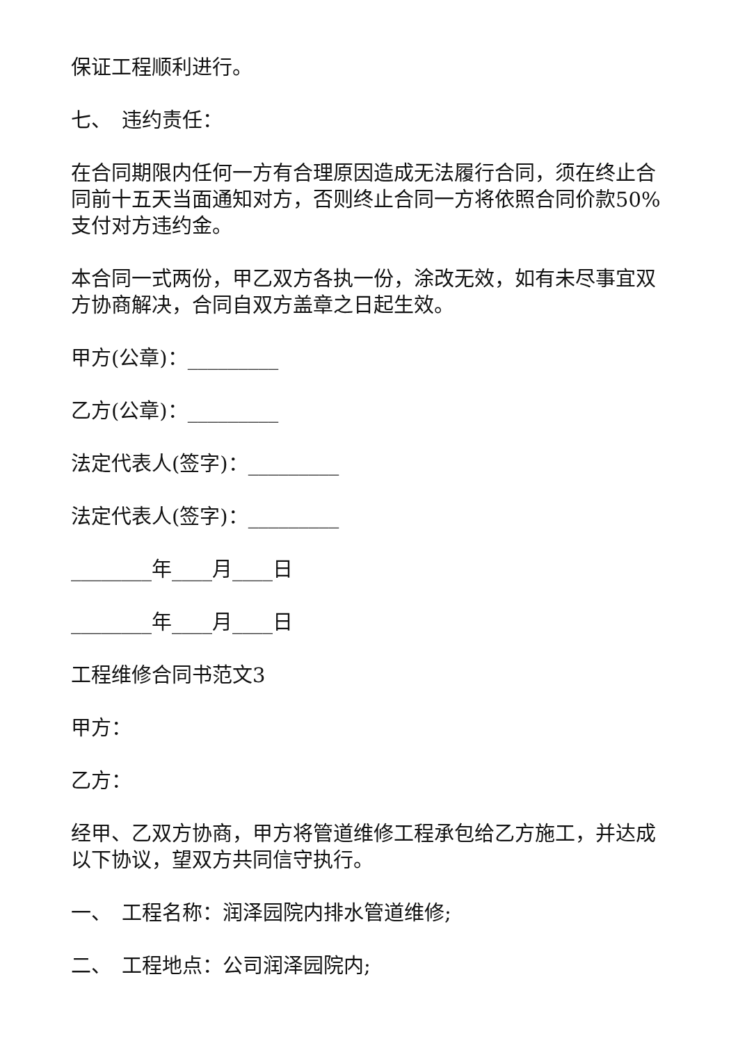保证工程顺利进行。
七、　违约责任：
在合同期限内任何一方有合理原因造成无法履行合同，须在终止合同前十五天当面通知对方，否则终止合同一方将依照合同价款50%支付对方违约金。
本合同一式两份，甲乙双方各执一份，涂改无效，如有未尽事宜双方协商解决，合同自双方盖章之日起生效。
甲方(公章)：_________
乙方(公章)：_________
法定代表人(签字)：_________
法定代表人(签字)：_________
________年____月____日
________年____月____日
工程维修合同书范文3
甲方：
乙方：
经甲、乙双方协商，甲方将管道维修工程承包给乙方施工，并达成以下协议，望双方共同信守执行。
一、　工程名称：润泽园院内排水管道维修;
二、　工程地点：公司润泽园院内;